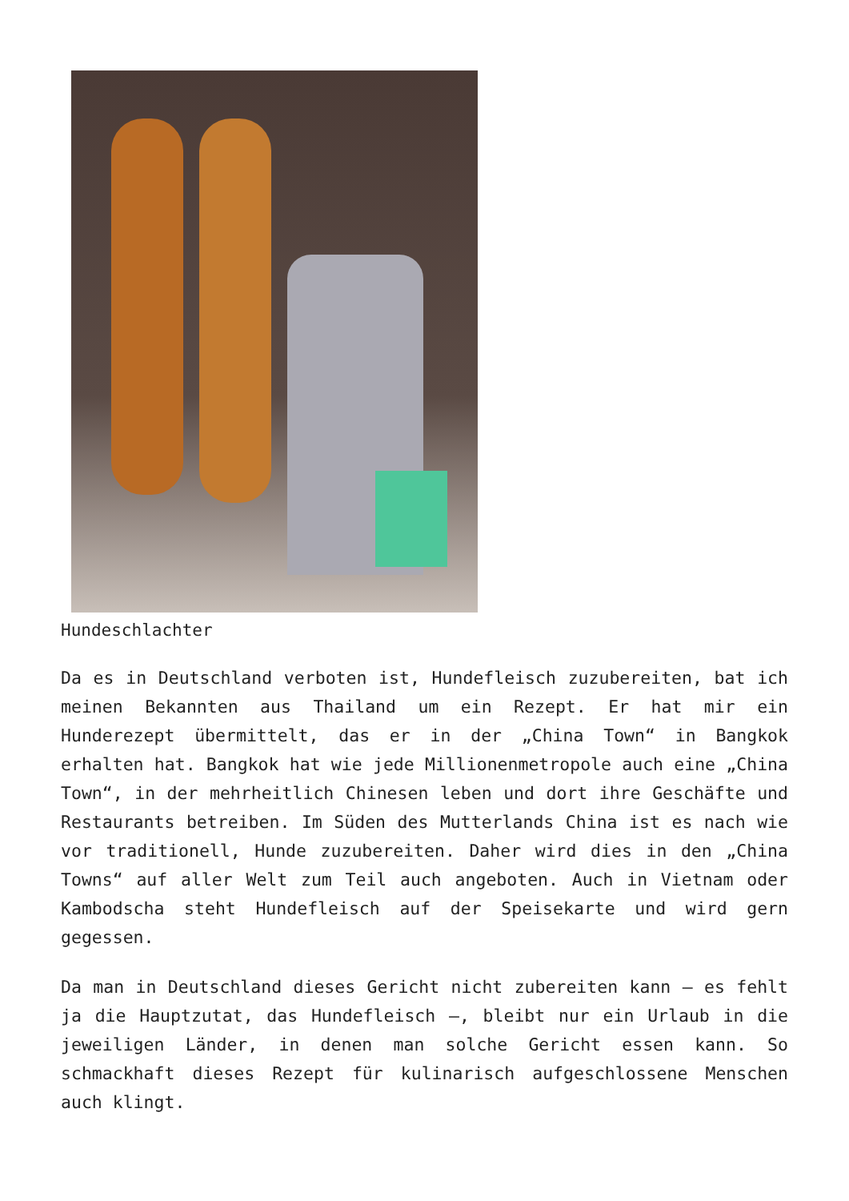Hundeschlachter
Da es in Deutschland verboten ist, Hundefleisch zuzubereiten, bat ich meinen Bekannten aus Thailand um ein Rezept. Er hat mir ein Hunderezept übermittelt, das er in der „China Town“ in Bangkok erhalten hat. Bangkok hat wie jede Millionenmetropole auch eine „China Town“, in der mehrheitlich Chinesen leben und dort ihre Geschäfte und Restaurants betreiben. Im Süden des Mutterlands China ist es nach wie vor traditionell, Hunde zuzubereiten. Daher wird dies in den „China Towns“ auf aller Welt zum Teil auch angeboten. Auch in Vietnam oder Kambodscha steht Hundefleisch auf der Speisekarte und wird gern gegessen.
Da man in Deutschland dieses Gericht nicht zubereiten kann – es fehlt ja die Hauptzutat, das Hundefleisch –, bleibt nur ein Urlaub in die jeweiligen Länder, in denen man solche Gericht essen kann. So schmackhaft dieses Rezept für kulinarisch aufgeschlossene Menschen auch klingt.